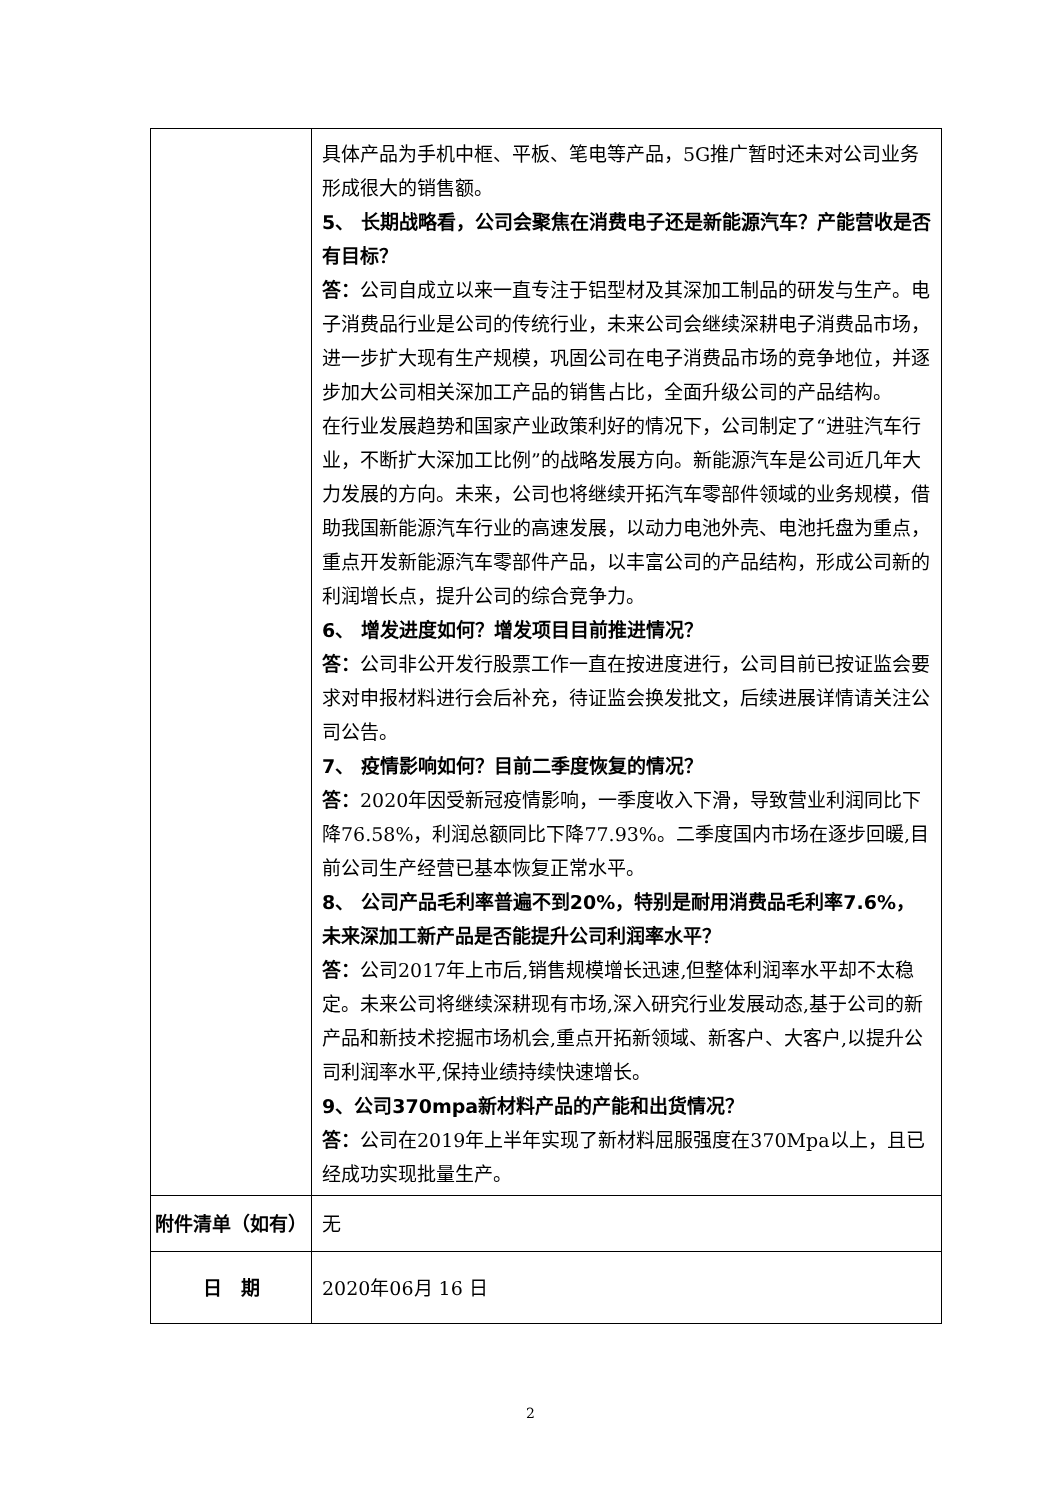| | 具体产品为手机中框、平板、笔电等产品，5G推广暂时还未对公司业务形成很大的销售额。 5、 长期战略看，公司会聚焦在消费电子还是新能源汽车？产能营收是否有目标？ 答： 公司自成立以来一直专注于铝型材及其深加工制品的研发与生产。电子消费品行业是公司的传统行业，未来公司会继续深耕电子消费品市场，进一步扩大现有生产规模，巩固公司在电子消费品市场的竞争地位，并逐步加大公司相关深加工产品的销售占比，全面升级公司的产品结构。 在行业发展趋势和国家产业政策利好的情况下，公司制定了“进驻汽车行业，不断扩大深加工比例”的战略发展方向。新能源汽车是公司近几年大力发展的方向。未来，公司也将继续开拓汽车零部件领域的业务规模，借助我国新能源汽车行业的高速发展，以动力电池外壳、电池托盘为重点，重点开发新能源汽车零部件产品，以丰富公司的产品结构，形成公司新的利润增长点，提升公司的综合竞争力。 6、 增发进度如何？增发项目目前推进情况？ 答： 公司非公开发行股票工作一直在按进度进行，公司目前已按证监会要求对申报材料进行会后补充，待证监会换发批文，后续进展详情请关注公司公告。 7、 疫情影响如何？目前二季度恢复的情况？ 答： 2020年因受新冠疫情影响，一季度收入下滑，导致营业利润同比下降76.58%，利润总额同比下降77.93%。二季度国内市场在逐步回暖,目前公司生产经营已基本恢复正常水平。 8、 公司产品毛利率普遍不到20%，特别是耐用消费品毛利率7.6%，未来深加工新产品是否能提升公司利润率水平？ 答： 公司2017年上市后,销售规模增长迅速,但整体利润率水平却不太稳定。未来公司将继续深耕现有市场,深入研究行业发展动态,基于公司的新产品和新技术挖掘市场机会,重点开拓新领域、新客户、大客户,以提升公司利润率水平,保持业绩持续快速增长。 9、公司370mpa新材料产品的产能和出货情况？ 答： 公司在2019年上半年实现了新材料屈服强度在370Mpa以上，且已经成功实现批量生产。 |
| 附件清单（如有） | 无 |
| 日 期 | 2020年06月 16 日 |
2